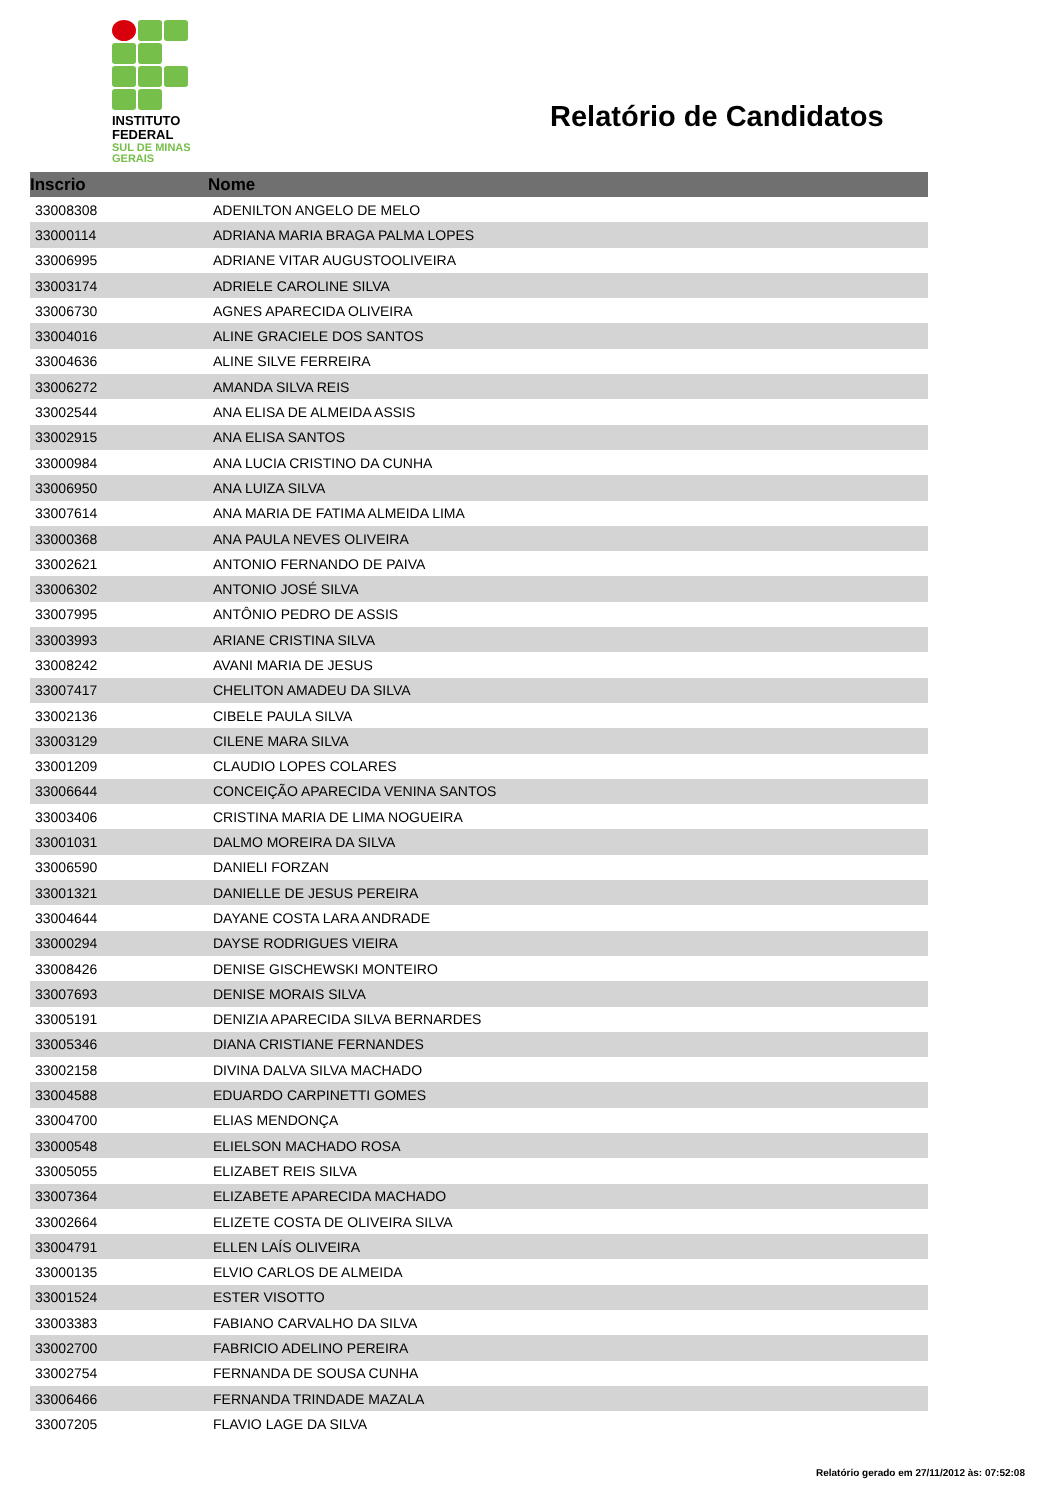INSTITUTO
FEDERAL
SUL DE MINAS
GERAIS
Relatório de Candidatos
| Inscrio | Nome |
| --- | --- |
| 33008308 | ADENILTON ANGELO DE MELO |
| 33000114 | ADRIANA MARIA BRAGA PALMA LOPES |
| 33006995 | ADRIANE VITAR AUGUSTOOLIVEIRA |
| 33003174 | ADRIELE CAROLINE SILVA |
| 33006730 | AGNES APARECIDA OLIVEIRA |
| 33004016 | ALINE GRACIELE DOS SANTOS |
| 33004636 | ALINE SILVE FERREIRA |
| 33006272 | AMANDA SILVA REIS |
| 33002544 | ANA ELISA DE ALMEIDA ASSIS |
| 33002915 | ANA ELISA SANTOS |
| 33000984 | ANA LUCIA CRISTINO DA CUNHA |
| 33006950 | ANA LUIZA SILVA |
| 33007614 | ANA MARIA DE FATIMA ALMEIDA LIMA |
| 33000368 | ANA PAULA NEVES OLIVEIRA |
| 33002621 | ANTONIO FERNANDO DE PAIVA |
| 33006302 | ANTONIO JOSÉ SILVA |
| 33007995 | ANTÔNIO PEDRO DE ASSIS |
| 33003993 | ARIANE CRISTINA SILVA |
| 33008242 | AVANI MARIA DE JESUS |
| 33007417 | CHELITON AMADEU DA SILVA |
| 33002136 | CIBELE PAULA SILVA |
| 33003129 | CILENE MARA SILVA |
| 33001209 | CLAUDIO LOPES COLARES |
| 33006644 | CONCEIÇÃO APARECIDA VENINA SANTOS |
| 33003406 | CRISTINA MARIA DE LIMA NOGUEIRA |
| 33001031 | DALMO MOREIRA DA SILVA |
| 33006590 | DANIELI FORZAN |
| 33001321 | DANIELLE DE JESUS PEREIRA |
| 33004644 | DAYANE COSTA LARA ANDRADE |
| 33000294 | DAYSE RODRIGUES VIEIRA |
| 33008426 | DENISE GISCHEWSKI MONTEIRO |
| 33007693 | DENISE MORAIS SILVA |
| 33005191 | DENIZIA APARECIDA SILVA BERNARDES |
| 33005346 | DIANA CRISTIANE FERNANDES |
| 33002158 | DIVINA DALVA SILVA MACHADO |
| 33004588 | EDUARDO CARPINETTI GOMES |
| 33004700 | ELIAS MENDONÇA |
| 33000548 | ELIELSON MACHADO ROSA |
| 33005055 | ELIZABET REIS SILVA |
| 33007364 | ELIZABETE APARECIDA MACHADO |
| 33002664 | ELIZETE COSTA DE OLIVEIRA SILVA |
| 33004791 | ELLEN LAÍS OLIVEIRA |
| 33000135 | ELVIO CARLOS DE ALMEIDA |
| 33001524 | ESTER VISOTTO |
| 33003383 | FABIANO CARVALHO DA SILVA |
| 33002700 | FABRICIO ADELINO PEREIRA |
| 33002754 | FERNANDA DE SOUSA CUNHA |
| 33006466 | FERNANDA TRINDADE MAZALA |
| 33007205 | FLAVIO LAGE DA SILVA |
Relatório gerado em 27/11/2012 às: 07:52:08